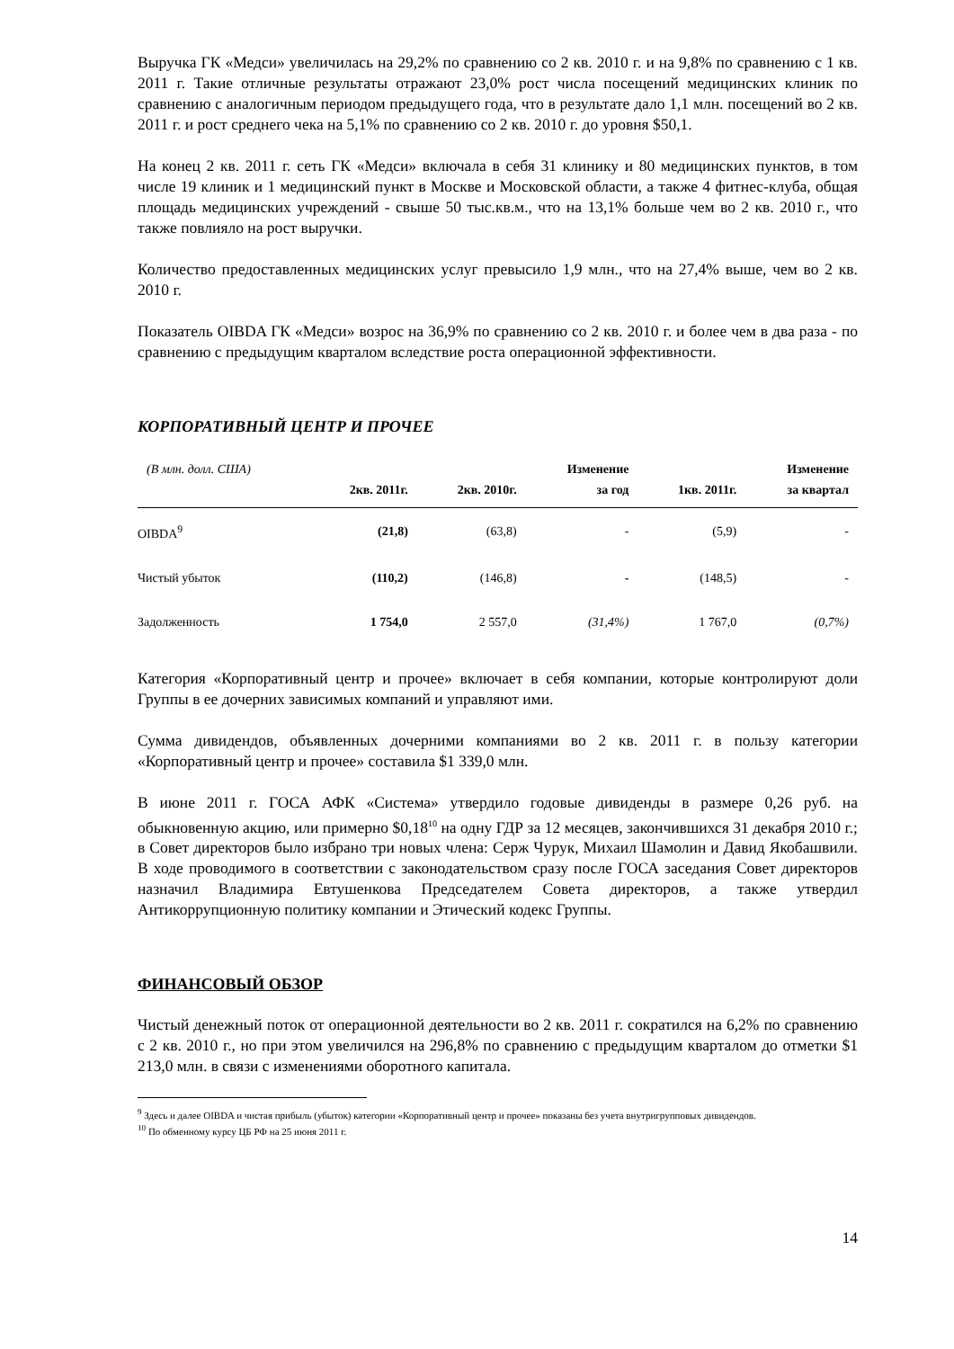Выручка ГК «Медси» увеличилась на 29,2% по сравнению со 2 кв. 2010 г. и на 9,8% по сравнению с 1 кв. 2011 г. Такие отличные результаты отражают 23,0% рост числа посещений медицинских клиник по сравнению с аналогичным периодом предыдущего года, что в результате дало 1,1 млн. посещений во 2 кв. 2011 г. и рост среднего чека на 5,1% по сравнению со 2 кв. 2010 г. до уровня $50,1.
На конец 2 кв. 2011 г. сеть ГК «Медси» включала в себя 31 клинику и 80 медицинских пунктов, в том числе 19 клиник и 1 медицинский пункт в Москве и Московской области, а также 4 фитнес-клуба, общая площадь медицинских учреждений - свыше 50 тыс.кв.м., что на 13,1% больше чем во 2 кв. 2010 г., что также повлияло на рост выручки.
Количество предоставленных медицинских услуг превысило 1,9 млн., что на 27,4% выше, чем во 2 кв. 2010 г.
Показатель OIBDA ГК «Медси» возрос на 36,9% по сравнению со 2 кв. 2010 г. и более чем в два раза - по сравнению с предыдущим кварталом вследствие роста операционной эффективности.
КОРПОРАТИВНЫЙ ЦЕНТР И ПРОЧЕЕ
| (В млн. долл. США) | 2кв. 2011г. | 2кв. 2010г. | Изменение за год | 1кв. 2011г. | Изменение за квартал |
| --- | --- | --- | --- | --- | --- |
| OIBDA<sup>9</sup> | (21,8) | (63,8) | - | (5,9) | - |
| Чистый убыток | (110,2) | (146,8) | - | (148,5) | - |
| Задолженность | 1 754,0 | 2 557,0 | (31,4%) | 1 767,0 | (0,7%) |
Категория «Корпоративный центр и прочее» включает в себя компании, которые контролируют доли Группы в ее дочерних зависимых компаний и управляют ими.
Сумма дивидендов, объявленных дочерними компаниями во 2 кв. 2011 г. в пользу категории «Корпоративный центр и прочее» составила $1 339,0 млн.
В июне 2011 г. ГОСА АФК «Система» утвердило годовые дивиденды в размере 0,26 руб. на обыкновенную акцию, или примерно $0,18<sup>10</sup> на одну ГДР за 12 месяцев, закончившихся 31 декабря 2010 г.; в Совет директоров было избрано три новых члена: Серж Чурук, Михаил Шамолин и Давид Якобашвили. В ходе проводимого в соответствии с законодательством сразу после ГОСА заседания Совет директоров назначил Владимира Евтушенкова Председателем Совета директоров, а также утвердил Антикоррупционную политику компании и Этический кодекс Группы.
ФИНАНСОВЫЙ ОБЗОР
Чистый денежный поток от операционной деятельности во 2 кв. 2011 г. сократился на 6,2% по сравнению с 2 кв. 2010 г., но при этом увеличился на 296,8% по сравнению с предыдущим кварталом до отметки $1 213,0 млн. в связи с изменениями оборотного капитала.
<sup>9</sup> Здесь и далее OIBDA и чистая прибыль (убыток) категории «Корпоративный центр и прочее» показаны без учета внутригрупповых дивидендов.
<sup>10</sup> По обменному курсу ЦБ РФ на 25 июня 2011 г.
14